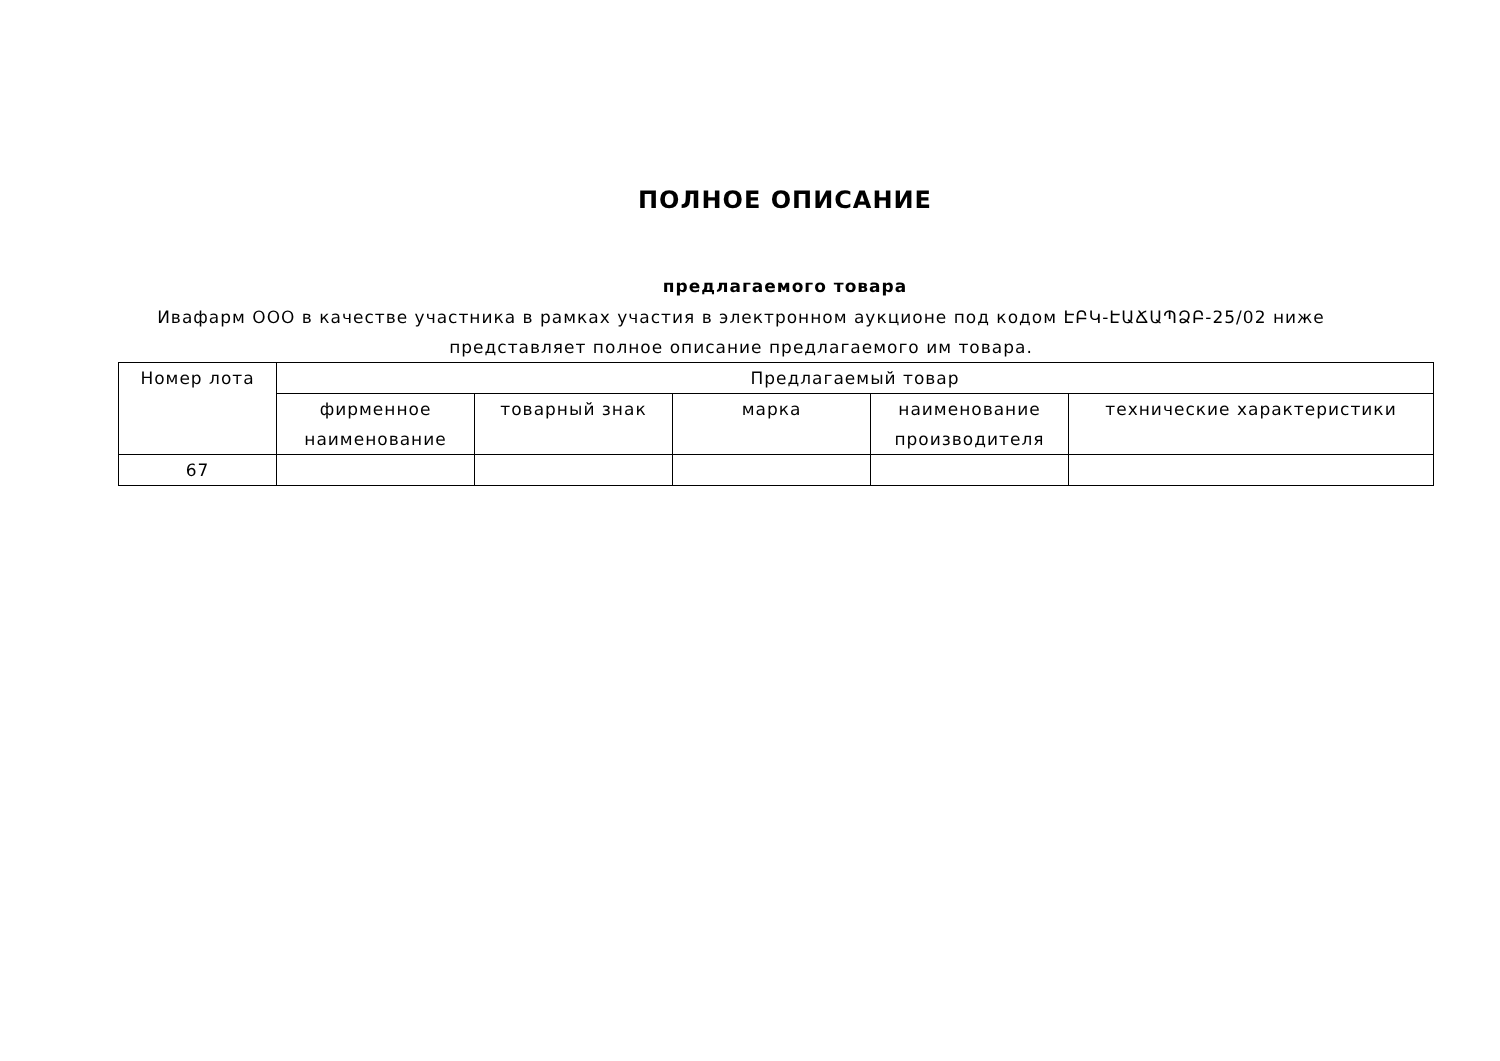ПОЛНОЕ ОПИСАНИЕ
предлагаемого товара
Ивафарм ООО в качестве участника в рамках участия в электронном аукционе под кодом ԷԲԿ-ԷԱՃԱՊՁԲ-25/02 ниже представляет полное описание предлагаемого им товара.
| Номер лота | Предлагаемый товар | | | | |
| --- | --- | --- | --- | --- | --- |
| | фирменное наименование | товарный знак | марка | наименование производителя | технические характеристики |
| 67 | | | | | |